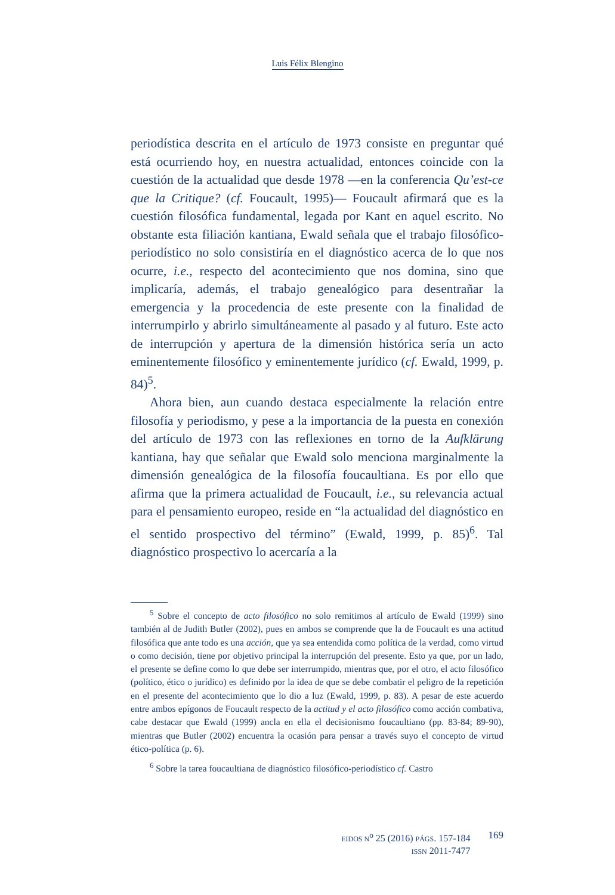Luis Félix Blengino
periodística descrita en el artículo de 1973 consiste en preguntar qué está ocurriendo hoy, en nuestra actualidad, entonces coincide con la cuestión de la actualidad que desde 1978 —en la conferencia Qu’est-ce que la Critique? (cf. Foucault, 1995)— Foucault afirmará que es la cuestión filosófica fundamental, legada por Kant en aquel escrito. No obstante esta filiación kantiana, Ewald señala que el trabajo filosófico-periodístico no solo consistiría en el diagnóstico acerca de lo que nos ocurre, i.e., respecto del acontecimiento que nos domina, sino que implicaría, además, el trabajo genealógico para desentrañar la emergencia y la procedencia de este presente con la finalidad de interrumpirlo y abrirlo simultáneamente al pasado y al futuro. Este acto de interrupción y apertura de la dimensión histórica sería un acto eminentemente filosófico y eminentemente jurídico (cf. Ewald, 1999, p. 84)<sup>5</sup>.
Ahora bien, aun cuando destaca especialmente la relación entre filosofía y periodismo, y pese a la importancia de la puesta en conexión del artículo de 1973 con las reflexiones en torno de la Aufklärung kantiana, hay que señalar que Ewald solo menciona marginalmente la dimensión genealógica de la filosofía foucaultiana. Es por ello que afirma que la primera actualidad de Foucault, i.e., su relevancia actual para el pensamiento europeo, reside en “la actualidad del diagnóstico en el sentido prospectivo del término” (Ewald, 1999, p. 85)<sup>6</sup>. Tal diagnóstico prospectivo lo acercaría a la
<sup>5</sup> Sobre el concepto de acto filosófico no solo remitimos al artículo de Ewald (1999) sino también al de Judith Butler (2002), pues en ambos se comprende que la de Foucault es una actitud filosófica que ante todo es una acción, que ya sea entendida como política de la verdad, como virtud o como decisión, tiene por objetivo principal la interrupción del presente. Esto ya que, por un lado, el presente se define como lo que debe ser interrumpido, mientras que, por el otro, el acto filosófico (político, ético o jurídico) es definido por la idea de que se debe combatir el peligro de la repetición en el presente del acontecimiento que lo dio a luz (Ewald, 1999, p. 83). A pesar de este acuerdo entre ambos epígonos de Foucault respecto de la actitud y el acto filosófico como acción combativa, cabe destacar que Ewald (1999) ancla en ella el decisionismo foucaultiano (pp. 83-84; 89-90), mientras que Butler (2002) encuentra la ocasión para pensar a través suyo el concepto de virtud ético-política (p. 6).
<sup>6</sup> Sobre la tarea foucaultiana de diagnóstico filosófico-periodístico cf. Castro
EIDOS N<sup>o</sup> 25 (2016) PÁGS. 157-184
ISSN 2011-7477
169